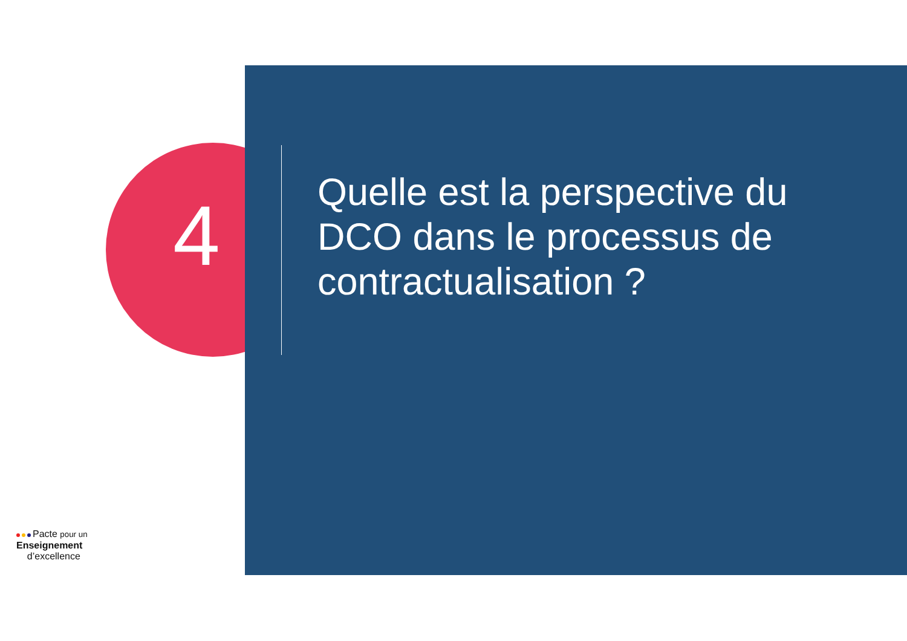4
Quelle est la perspective du DCO dans le processus de contractualisation ?
Pacte pour un
Enseignement
d’excellence